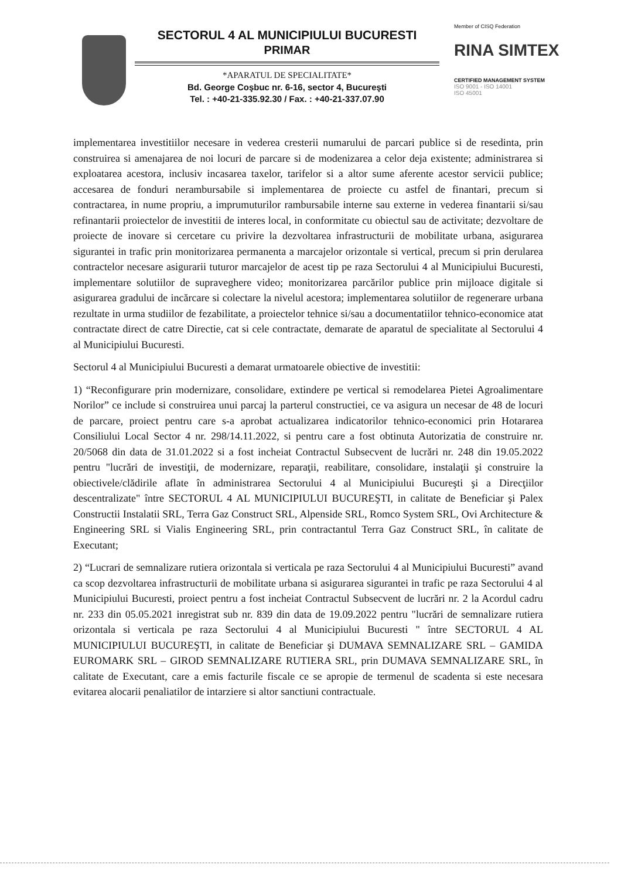SECTORUL 4 AL MUNICIPIULUI BUCURESTI
PRIMAR
*APARATUL DE SPECIALITATE*
Bd. George Coşbuc nr. 6-16, sector 4, Bucureşti
Tel. : +40-21-335.92.30 / Fax. : +40-21-337.07.90
Member of CISQ Federation
RINA SIMTEX
CERTIFIED MANAGEMENT SYSTEM
ISO 9001 - ISO 14001
ISO 45001
implementarea investitiilor necesare in vederea cresterii numarului de parcari publice si de resedinta, prin construirea si amenajarea de noi locuri de parcare si de modenizarea a celor deja existente; administrarea si exploatarea acestora, inclusiv incasarea taxelor, tarifelor si a altor sume aferente acestor servicii publice; accesarea de fonduri nerambursabile si implementarea de proiecte cu astfel de finantari, precum si contractarea, in nume propriu, a imprumuturilor rambursabile interne sau externe in vederea finantarii si/sau refinantarii proiectelor de investitii de interes local, in conformitate cu obiectul sau de activitate; dezvoltare de proiecte de inovare si cercetare cu privire la dezvoltarea infrastructurii de mobilitate urbana, asigurarea sigurantei in trafic prin monitorizarea permanenta a marcajelor orizontale si vertical, precum si prin derularea contractelor necesare asigurarii tuturor marcajelor de acest tip pe raza Sectorului 4 al Municipiului Bucuresti, implementare solutiilor de supraveghere video; monitorizarea parcărilor publice prin mijloace digitale si asigurarea gradului de incărcare si colectare la nivelul acestora; implementarea solutiilor de regenerare urbana rezultate in urma studiilor de fezabilitate, a proiectelor tehnice si/sau a documentatiilor tehnico-economice atat contractate direct de catre Directie, cat si cele contractate, demarate de aparatul de specialitate al Sectorului 4 al Municipiului Bucuresti.
Sectorul 4 al Municipiului Bucuresti a demarat urmatoarele obiective de investitii:
1) “Reconfigurare prin modernizare, consolidare, extindere pe vertical si remodelarea Pietei Agroalimentare Norilor” ce include si construirea unui parcaj la parterul constructiei, ce va asigura un necesar de 48 de locuri de parcare, proiect pentru care s-a aprobat actualizarea indicatorilor tehnico-economici prin Hotararea Consiliului Local Sector 4 nr. 298/14.11.2022, si pentru care a fost obtinuta Autorizatia de construire nr. 20/5068 din data de 31.01.2022 si a fost incheiat Contractul Subsecvent de lucrări nr. 248 din 19.05.2022 pentru "lucrări de investiţii, de modernizare, reparaţii, reabilitare, consolidare, instalaţii şi construire la obiectivele/clădirile aflate în administrarea Sectorului 4 al Municipiului Bucureşti şi a Direcţiilor descentralizate" între SECTORUL 4 AL MUNICIPIULUI BUCUREŞTI, in calitate de Beneficiar şi Palex Constructii Instalatii SRL, Terra Gaz Construct SRL, Alpenside SRL, Romco System SRL, Ovi Architecture & Engineering SRL si Vialis Engineering SRL, prin contractantul Terra Gaz Construct SRL, în calitate de Executant;
2) “Lucrari de semnalizare rutiera orizontala si verticala pe raza Sectorului 4 al Municipiului Bucuresti” avand ca scop dezvoltarea infrastructurii de mobilitate urbana si asigurarea sigurantei in trafic pe raza Sectorului 4 al Municipiului Bucuresti, proiect pentru a fost incheiat Contractul Subsecvent de lucrări nr. 2 la Acordul cadru nr. 233 din 05.05.2021 inregistrat sub nr. 839 din data de 19.09.2022 pentru "lucrări de semnalizare rutiera orizontala si verticala pe raza Sectorului 4 al Municipiului Bucuresti " între SECTORUL 4 AL MUNICIPIULUI BUCUREŞTI, in calitate de Beneficiar şi DUMAVA SEMNALIZARE SRL – GAMIDA EUROMARK SRL – GIROD SEMNALIZARE RUTIERA SRL, prin DUMAVA SEMNALIZARE SRL, în calitate de Executant, care a emis facturile fiscale ce se apropie de termenul de scadenta si este necesara evitarea alocarii penaliatilor de intarziere si altor sanctiuni contractuale.